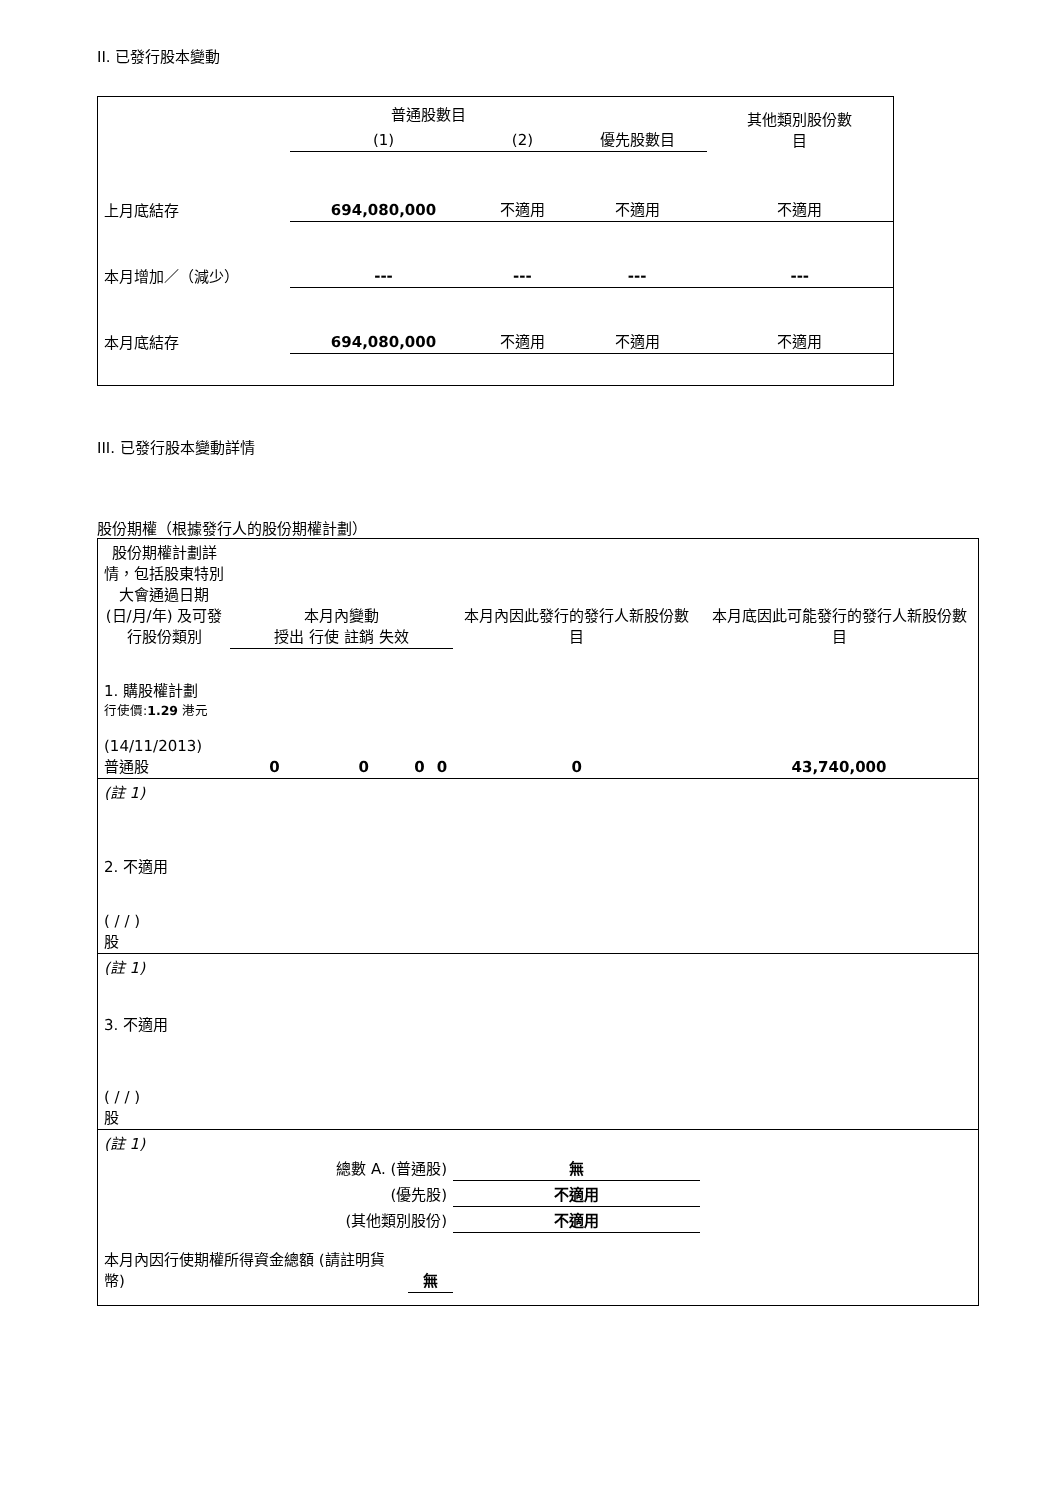II. 已發行股本變動
| | 普通股數目 | | | 其他類別股份數 目 |
| | (1) | (2) | 優先股數目 | |
| 上月底結存 | 694,080,000 | 不適用 | 不適用 | 不適用 |
| 本月增加／（減少） | --- | --- | --- | --- |
| 本月底結存 | 694,080,000 | 不適用 | 不適用 | 不適用 |
III. 已發行股本變動詳情
股份期權（根據發行人的股份期權計劃）
| 股份期權計劃詳情，包括股東特別大會通過日期 (日/月/年) 及可發行股份類別 | 本月內變動 授出 行使 註銷 失效 | | | | 本月內因此發行的發行人新股份數目 | 本月底因此可能發行的發行人新股份數目 |
| 1. 購股權計劃 行使價: 1.29 港元 (14/11/2013) 普通股 | 0 | 0 | 0 | 0 | 0 | 43,740,000 |
| (註 1) | | | | | | |
| 2. 不適用 ( / / ) 股 | | | | | | |
| (註 1) | | | | | | |
| 3. 不適用 ( / / ) 股 | | | | | | |
| (註 1) | | | | | | |
| 總數 A. (普通股) | | | | | 無 | |
| (優先股) | | | | | 不適用 | |
| (其他類別股份) | | | | | 不適用 | |
| 本月內因行使期權所得資金總額 (請註明貨幣) | | | 無 | | | |